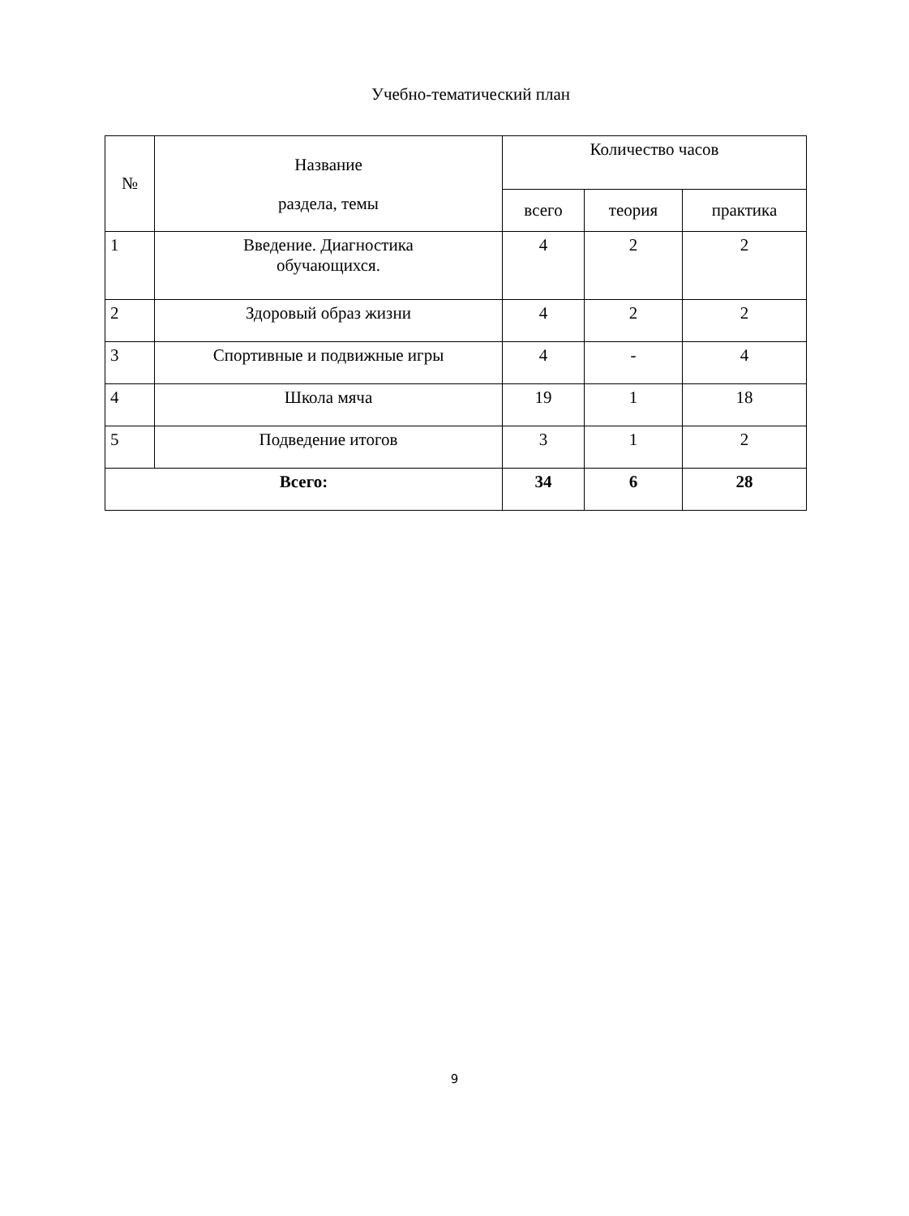Учебно-тематический план
| № | Название раздела, темы | Количество часов | | |
| --- | --- | --- | --- | --- |
| | | всего | теория | практика |
| 1 | Введение. Диагностика обучающихся. | 4 | 2 | 2 |
| 2 | Здоровый образ жизни | 4 | 2 | 2 |
| 3 | Спортивные и подвижные игры | 4 | - | 4 |
| 4 | Школа мяча | 19 | 1 | 18 |
| 5 | Подведение итогов | 3 | 1 | 2 |
| Всего: | | 34 | 6 | 28 |
9